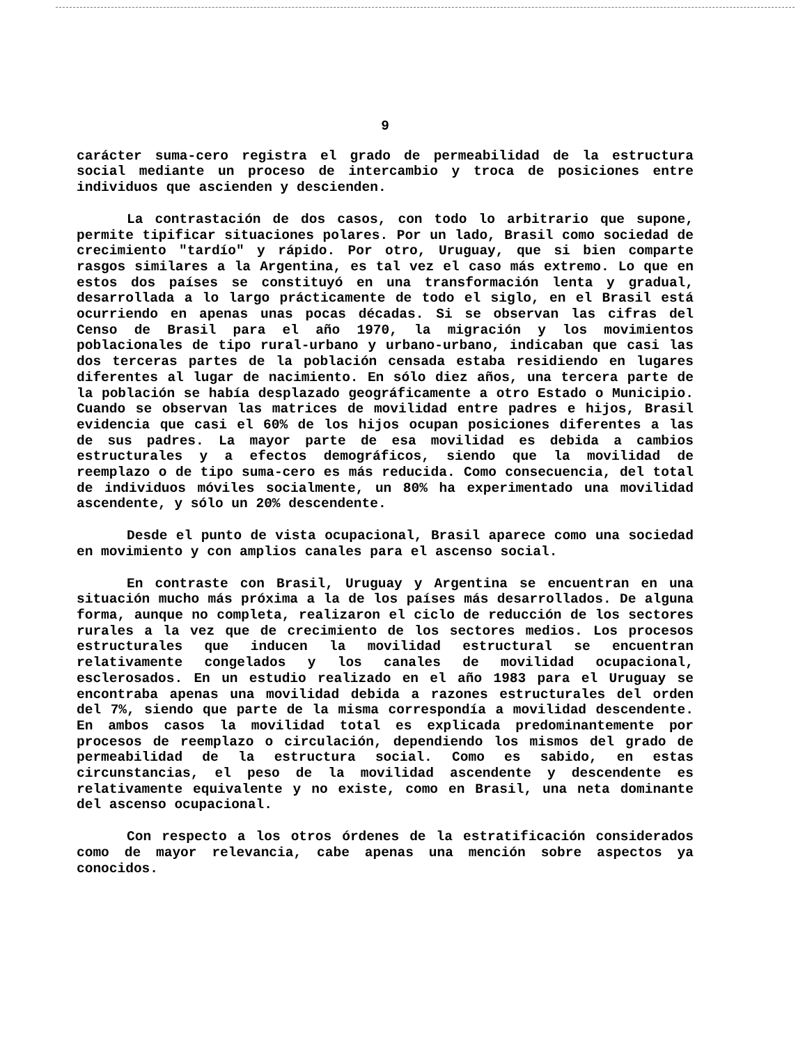9
carácter suma-cero registra el grado de permeabilidad de la estructura social mediante un proceso de intercambio y troca de posiciones entre individuos que ascienden y descienden.
La contrastación de dos casos, con todo lo arbitrario que supone, permite tipificar situaciones polares. Por un lado, Brasil como sociedad de crecimiento "tardío" y rápido. Por otro, Uruguay, que si bien comparte rasgos similares a la Argentina, es tal vez el caso más extremo. Lo que en estos dos países se constituyó en una transformación lenta y gradual, desarrollada a lo largo prácticamente de todo el siglo, en el Brasil está ocurriendo en apenas unas pocas décadas. Si se observan las cifras del Censo de Brasil para el año 1970, la migración y los movimientos poblacionales de tipo rural-urbano y urbano-urbano, indicaban que casi las dos terceras partes de la población censada estaba residiendo en lugares diferentes al lugar de nacimiento. En sólo diez años, una tercera parte de la población se había desplazado geográficamente a otro Estado o Municipio. Cuando se observan las matrices de movilidad entre padres e hijos, Brasil evidencia que casi el 60% de los hijos ocupan posiciones diferentes a las de sus padres. La mayor parte de esa movilidad es debida a cambios estructurales y a efectos demográficos, siendo que la movilidad de reemplazo o de tipo suma-cero es más reducida. Como consecuencia, del total de individuos móviles socialmente, un 80% ha experimentado una movilidad ascendente, y sólo un 20% descendente.
Desde el punto de vista ocupacional, Brasil aparece como una sociedad en movimiento y con amplios canales para el ascenso social.
En contraste con Brasil, Uruguay y Argentina se encuentran en una situación mucho más próxima a la de los países más desarrollados. De alguna forma, aunque no completa, realizaron el ciclo de reducción de los sectores rurales a la vez que de crecimiento de los sectores medios. Los procesos estructurales que inducen la movilidad estructural se encuentran relativamente congelados y los canales de movilidad ocupacional, esclerosados. En un estudio realizado en el año 1983 para el Uruguay se encontraba apenas una movilidad debida a razones estructurales del orden del 7%, siendo que parte de la misma correspondía a movilidad descendente. En ambos casos la movilidad total es explicada predominantemente por procesos de reemplazo o circulación, dependiendo los mismos del grado de permeabilidad de la estructura social. Como es sabido, en estas circunstancias, el peso de la movilidad ascendente y descendente es relativamente equivalente y no existe, como en Brasil, una neta dominante del ascenso ocupacional.
Con respecto a los otros órdenes de la estratificación considerados como de mayor relevancia, cabe apenas una mención sobre aspectos ya conocidos.